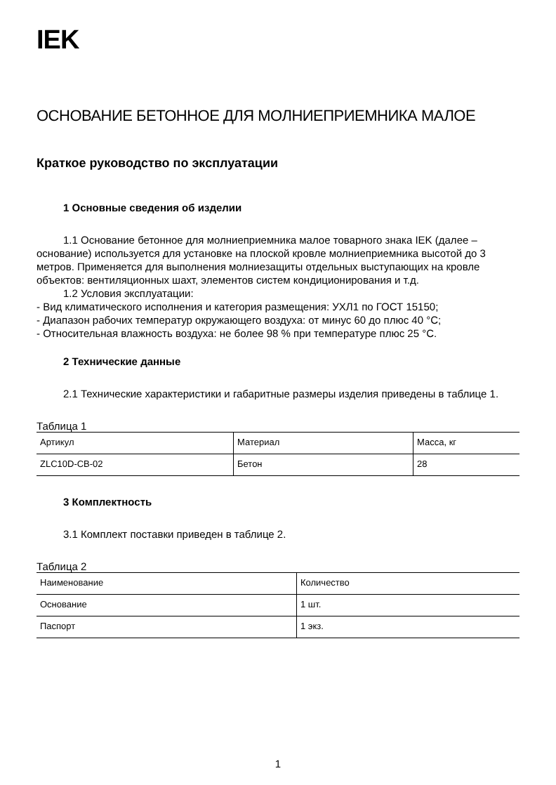IEK
ОСНОВАНИЕ БЕТОННОЕ ДЛЯ МОЛНИЕПРИЕМНИКА МАЛОЕ
Краткое руководство по эксплуатации
1 Основные сведения об изделии
1.1 Основание бетонное для молниеприемника малое товарного знака IEK (далее – основание) используется для установке на плоской кровле молниеприемника высотой до 3 метров. Применяется для выполнения молниезащиты отдельных выступающих на кровле объектов: вентиляционных шахт, элементов систем кондиционирования и т.д.
1.2 Условия эксплуатации:
- Вид климатического исполнения и категория размещения: УХЛ1 по ГОСТ 15150;
- Диапазон рабочих температур окружающего воздуха: от минус 60 до плюс 40 °С;
- Относительная влажность воздуха: не более 98 % при температуре плюс 25 °С.
2 Технические данные
2.1 Технические характеристики и габаритные размеры изделия приведены в таблице 1.
Таблица 1
| Артикул | Материал | Масса, кг |
| --- | --- | --- |
| ZLC10D-CB-02 | Бетон | 28 |
3 Комплектность
3.1 Комплект поставки приведен в таблице 2.
Таблица 2
| Наименование | Количество |
| --- | --- |
| Основание | 1 шт. |
| Паспорт | 1 экз. |
1